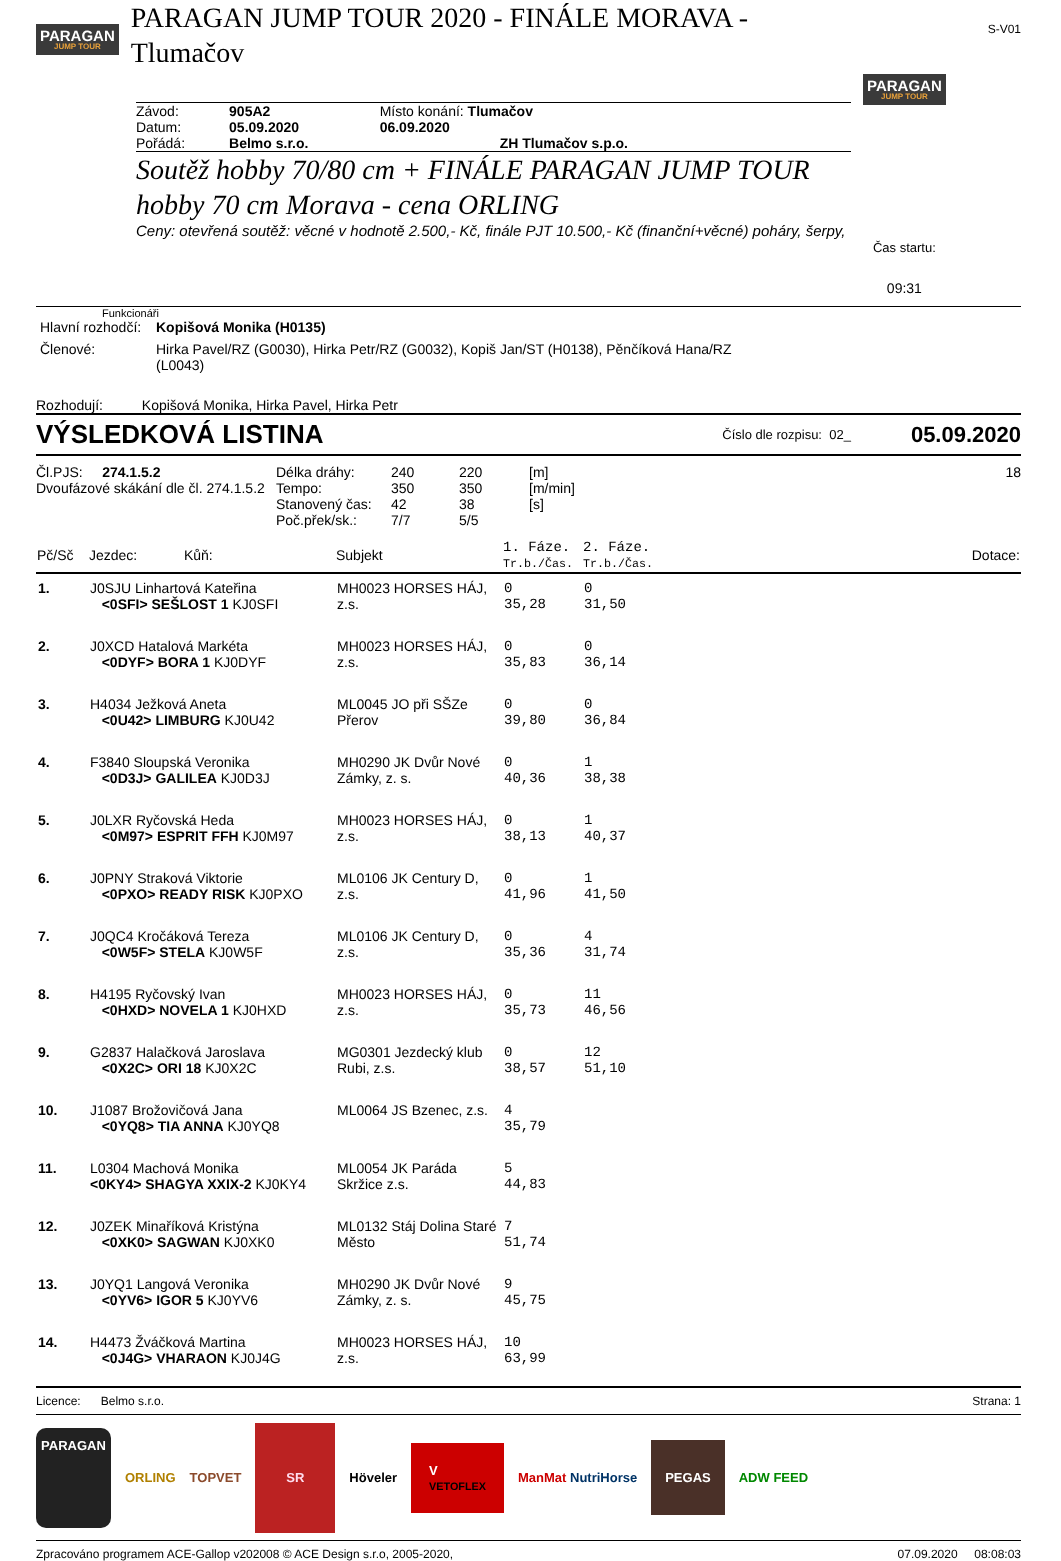PARAGAN JUMP TOUR
PARAGAN JUMP TOUR 2020 - FINÁLE MORAVA - Tlumačov
S-V01
| Závod: | 905A2 | Místo konání: Tlumačov |
| Datum: | 05.09.2020 | 06.09.2020 |
| Pořádá: | Belmo s.r.o. | ZH Tlumačov s.p.o. |
Soutěž hobby 70/80 cm + FINÁLE PARAGAN JUMP TOUR hobby 70 cm Morava - cena ORLING
Ceny: otevřená soutěž: věcné v hodnotě 2.500,- Kč, finále PJT 10.500,- Kč (finanční+věcné) poháry, šerpy,
PARAGAN JUMP TOUR
Čas startu:
09:31
Funkcionáři
| Hlavní rozhodčí: | Kopišová Monika (H0135) |
| Členové: | Hirka Pavel/RZ (G0030), Hirka Petr/RZ (G0032), Kopiš Jan/ST (H0138), Pěnčíková Hana/RZ (L0043) |
Rozhodují: Kopišová Monika, Hirka Pavel, Hirka Petr
VÝSLEDKOVÁ LISTINA
Číslo dle rozpisu: 02_
05.09.2020
Čl.PJS: 274.1.5.2
Dvoufázové skákání dle čl. 274.1.5.2
| Délka dráhy: | 240 | 220 | [m] |
| Tempo: | 350 | 350 | [m/min] |
| Stanovený čas: | 42 | 38 | [s] |
| Poč.přek/sk.: | 7/7 | 5/5 | |
18
| Pč/Sč | Jezdec: Kůň: | Subjekt | 1. Fáze. Tr.b./Čas. | 2. Fáze. Tr.b./Čas. | Dotace: |
| --- | --- | --- | --- | --- | --- |
| 1. | J0SJU Linhartová Kateřina <0SFI> SEŠLOST 1 KJ0SFI | MH0023 HORSES HÁJ, z.s. | 0 35,28 | 0 31,50 | |
| 2. | J0XCD Hatalová Markéta <0DYF> BORA 1 KJ0DYF | MH0023 HORSES HÁJ, z.s. | 0 35,83 | 0 36,14 | |
| 3. | H4034 Ježková Aneta <0U42> LIMBURG KJ0U42 | ML0045 JO při SŠZe Přerov | 0 39,80 | 0 36,84 | |
| 4. | F3840 Sloupská Veronika <0D3J> GALILEA KJ0D3J | MH0290 JK Dvůr Nové Zámky, z. s. | 0 40,36 | 1 38,38 | |
| 5. | J0LXR Ryčovská Heda <0M97> ESPRIT FFH KJ0M97 | MH0023 HORSES HÁJ, z.s. | 0 38,13 | 1 40,37 | |
| 6. | J0PNY Straková Viktorie <0PXO> READY RISK KJ0PXO | ML0106 JK Century D, z.s. | 0 41,96 | 1 41,50 | |
| 7. | J0QC4 Kročáková Tereza <0W5F> STELA KJ0W5F | ML0106 JK Century D, z.s. | 0 35,36 | 4 31,74 | |
| 8. | H4195 Ryčovský Ivan <0HXD> NOVELA 1 KJ0HXD | MH0023 HORSES HÁJ, z.s. | 0 35,73 | 11 46,56 | |
| 9. | G2837 Halačková Jaroslava <0X2C> ORI 18 KJ0X2C | MG0301 Jezdecký klub Rubi, z.s. | 0 38,57 | 12 51,10 | |
| 10. | J1087 Brožovičová Jana <0YQ8> TIA ANNA KJ0YQ8 | ML0064 JS Bzenec, z.s. | 4 35,79 | | |
| 11. | L0304 Machová Monika <0KY4> SHAGYA XXIX-2 KJ0KY4 | ML0054 JK Paráda Skržice z.s. | 5 44,83 | | |
| 12. | J0ZEK Minaříková Kristýna <0XK0> SAGWAN KJ0XK0 | ML0132 Stáj Dolina Staré Město | 7 51,74 | | |
| 13. | J0YQ1 Langová Veronika <0YV6> IGOR 5 KJ0YV6 | MH0290 JK Dvůr Nové Zámky, z. s. | 9 45,75 | | |
| 14. | H4473 Žváčková Martina <0J4G> VHARAON KJ0J4G | MH0023 HORSES HÁJ, z.s. | 10 63,99 | | |
Licence: Belmo s.r.o. Strana: 1
PARAGAN
ORLING TOPVET
SR
Höveler
V
VETOFLEX
ManMat NutriHorse
PEGAS
ADW FEED
Zpracováno programem ACE-Gallop v202008 © ACE Design s.r.o, 2005-2020,
07.09.2020 08:08:03